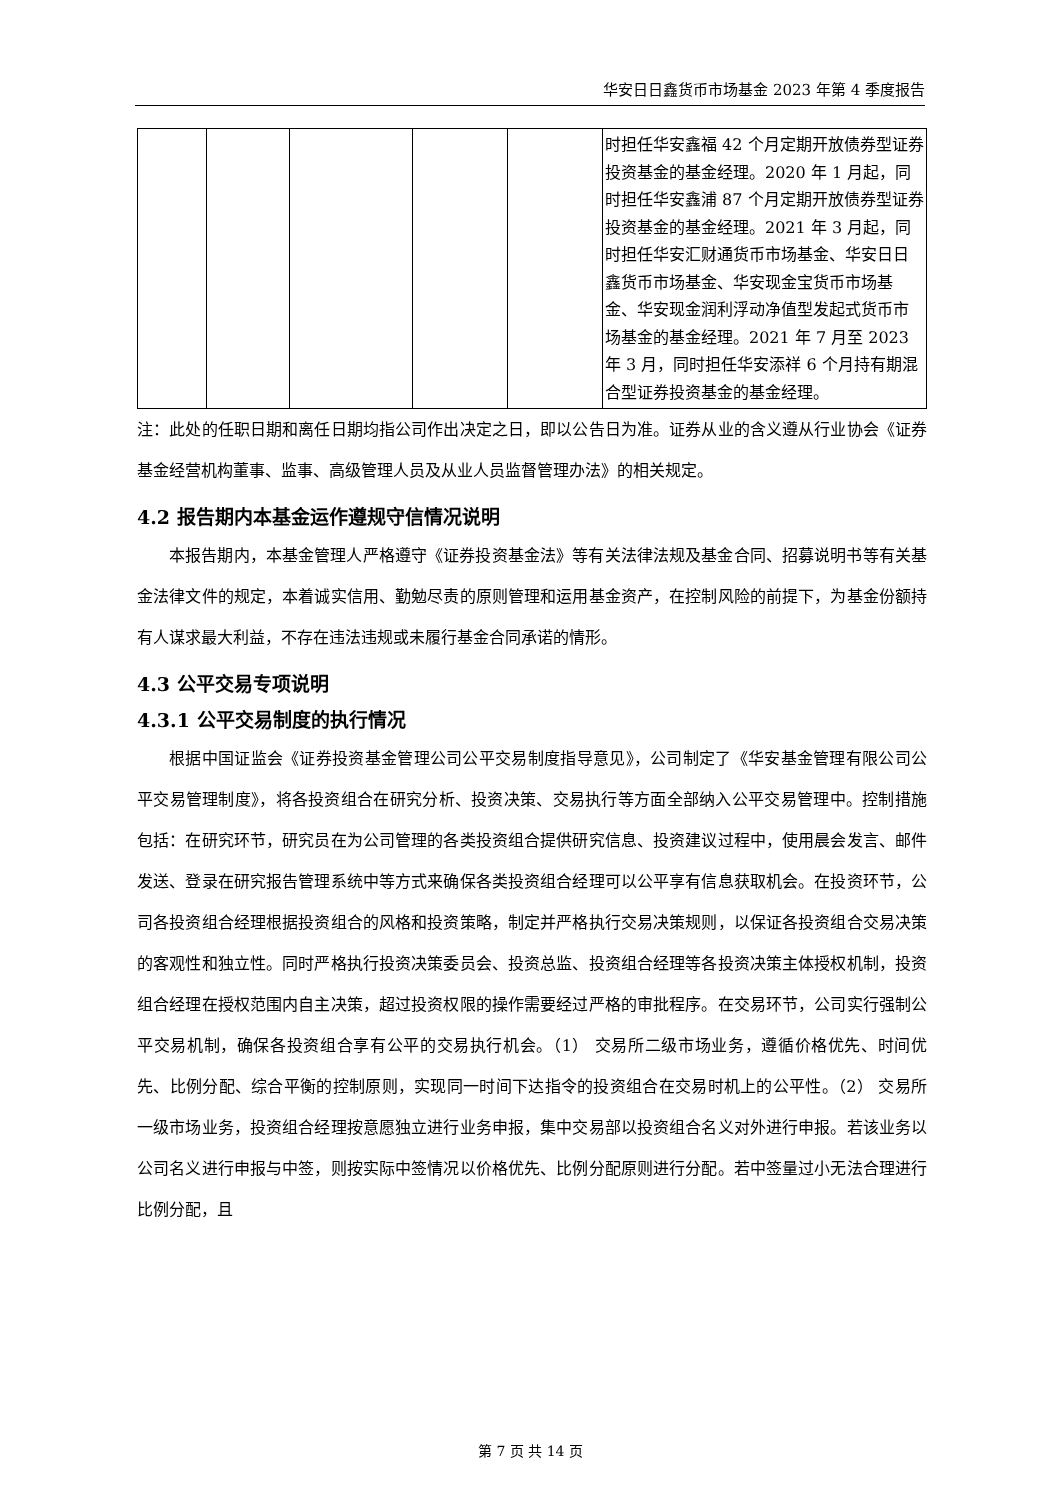华安日日鑫货币市场基金 2023 年第 4 季度报告
| | | | | | 时担任华安鑫福 42 个月定期开放债券型证券投资基金的基金经理。2020 年 1 月起，同时担任华安鑫浦 87 个月定期开放债券型证券投资基金的基金经理。2021 年 3 月起，同时担任华安汇财通货币市场基金、华安日日鑫货币市场基金、华安现金宝货币市场基金、华安现金润利浮动净值型发起式货币市场基金的基金经理。2021 年 7 月至 2023 年 3 月，同时担任华安添祥 6 个月持有期混合型证券投资基金的基金经理。 |
注：此处的任职日期和离任日期均指公司作出决定之日，即以公告日为准。证券从业的含义遵从行业协会《证券基金经营机构董事、监事、高级管理人员及从业人员监督管理办法》的相关规定。
4.2 报告期内本基金运作遵规守信情况说明
本报告期内，本基金管理人严格遵守《证券投资基金法》等有关法律法规及基金合同、招募说明书等有关基金法律文件的规定，本着诚实信用、勤勉尽责的原则管理和运用基金资产，在控制风险的前提下，为基金份额持有人谋求最大利益，不存在违法违规或未履行基金合同承诺的情形。
4.3 公平交易专项说明
4.3.1 公平交易制度的执行情况
根据中国证监会《证券投资基金管理公司公平交易制度指导意见》，公司制定了《华安基金管理有限公司公平交易管理制度》，将各投资组合在研究分析、投资决策、交易执行等方面全部纳入公平交易管理中。控制措施包括：在研究环节，研究员在为公司管理的各类投资组合提供研究信息、投资建议过程中，使用晨会发言、邮件发送、登录在研究报告管理系统中等方式来确保各类投资组合经理可以公平享有信息获取机会。在投资环节，公司各投资组合经理根据投资组合的风格和投资策略，制定并严格执行交易决策规则，以保证各投资组合交易决策的客观性和独立性。同时严格执行投资决策委员会、投资总监、投资组合经理等各投资决策主体授权机制，投资组合经理在授权范围内自主决策，超过投资权限的操作需要经过严格的审批程序。在交易环节，公司实行强制公平交易机制，确保各投资组合享有公平的交易执行机会。（1） 交易所二级市场业务，遵循价格优先、时间优先、比例分配、综合平衡的控制原则，实现同一时间下达指令的投资组合在交易时机上的公平性。（2） 交易所一级市场业务，投资组合经理按意愿独立进行业务申报，集中交易部以投资组合名义对外进行申报。若该业务以公司名义进行申报与中签，则按实际中签情况以价格优先、比例分配原则进行分配。若中签量过小无法合理进行比例分配，且
第 7 页 共 14 页